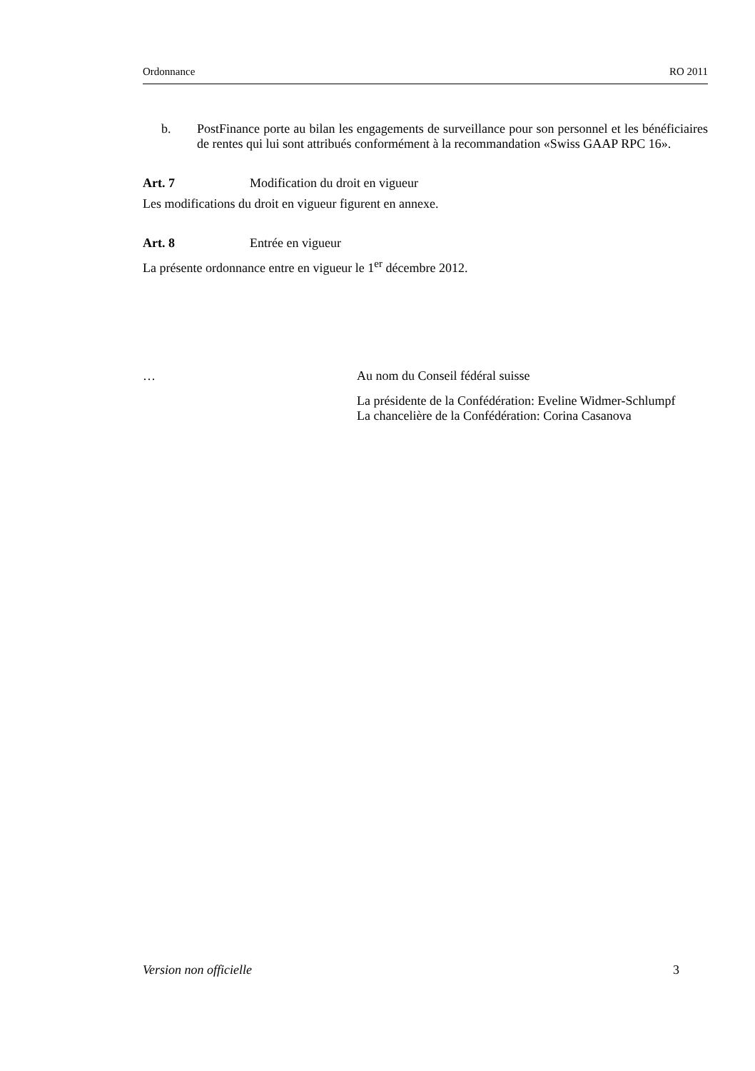Ordonnance RO 2011
b. PostFinance porte au bilan les engagements de surveillance pour son personnel et les bénéficiaires de rentes qui lui sont attribués conformément à la recommandation «Swiss GAAP RPC 16».
Art. 7 Modification du droit en vigueur
Les modifications du droit en vigueur figurent en annexe.
Art. 8 Entrée en vigueur
La présente ordonnance entre en vigueur le 1<sup>er</sup> décembre 2012.
… Au nom du Conseil fédéral suisse
La présidente de la Confédération: Eveline Widmer-Schlumpf
La chancelière de la Confédération: Corina Casanova
Version non officielle 3